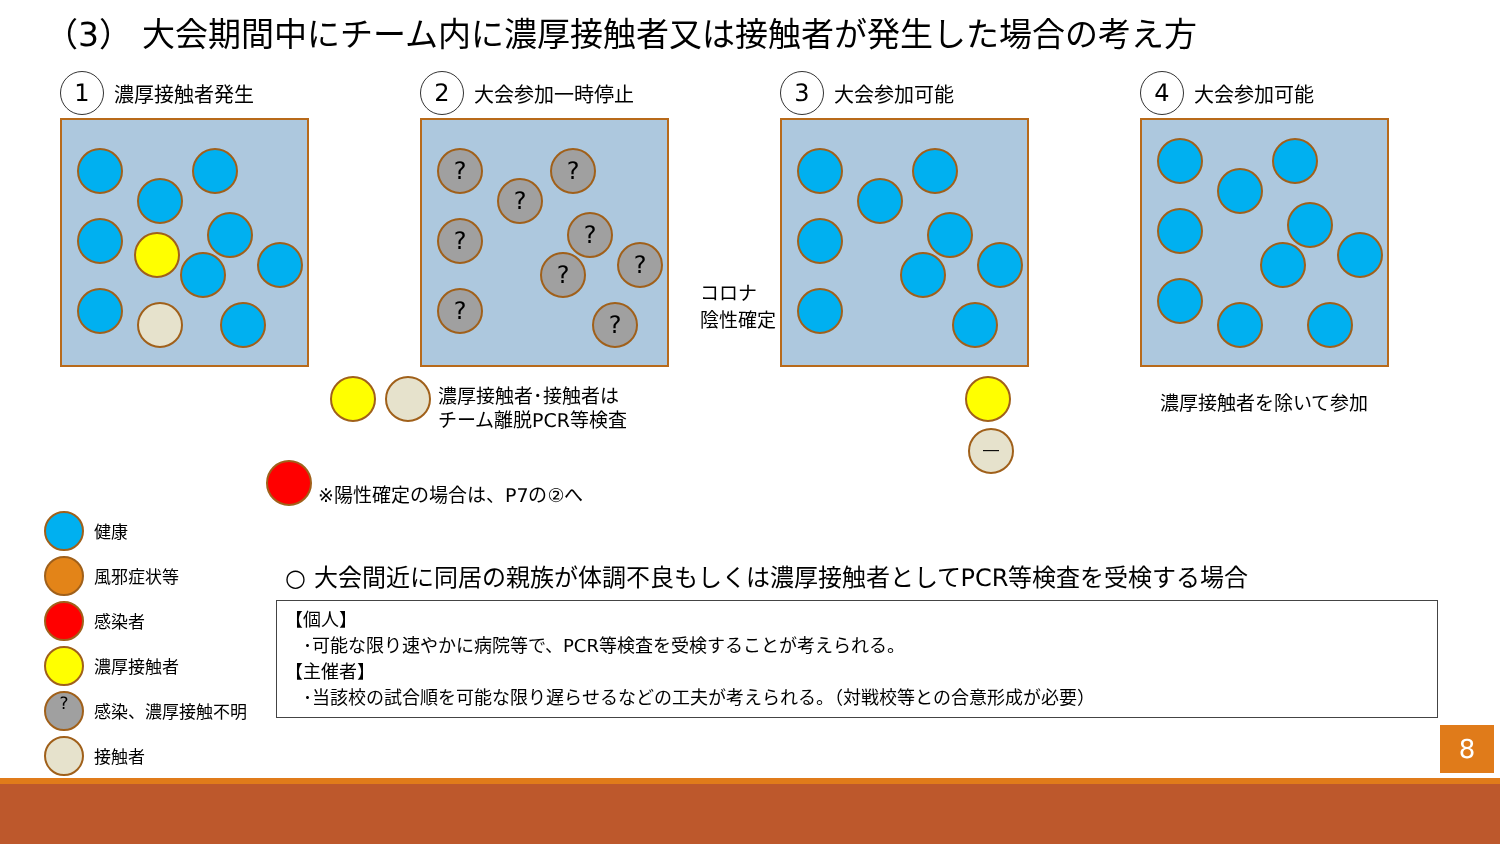（3） 大会期間中にチーム内に濃厚接触者又は接触者が発生した場合の考え方
1 濃厚接触者発生
2 大会参加一時停止
? ?
?
? ?
?
?
? ?
3 大会参加可能
4 大会参加可能
コロナ
陰性確定
濃厚接触者･接触者は
チーム離脱PCR等検査
※陽性確定の場合は、P7の②へ
濃厚接触者を除いて参加
―
健康
風邪症状等
感染者
濃厚接触者
? 感染、濃厚接触不明
接触者
○ 大会間近に同居の親族が体調不良もしくは濃厚接触者としてPCR等検査を受検する場合
【個人】
　･可能な限り速やかに病院等で、PCR等検査を受検することが考えられる。
【主催者】
　･当該校の試合順を可能な限り遅らせるなどの工夫が考えられる。（対戦校等との合意形成が必要）
8